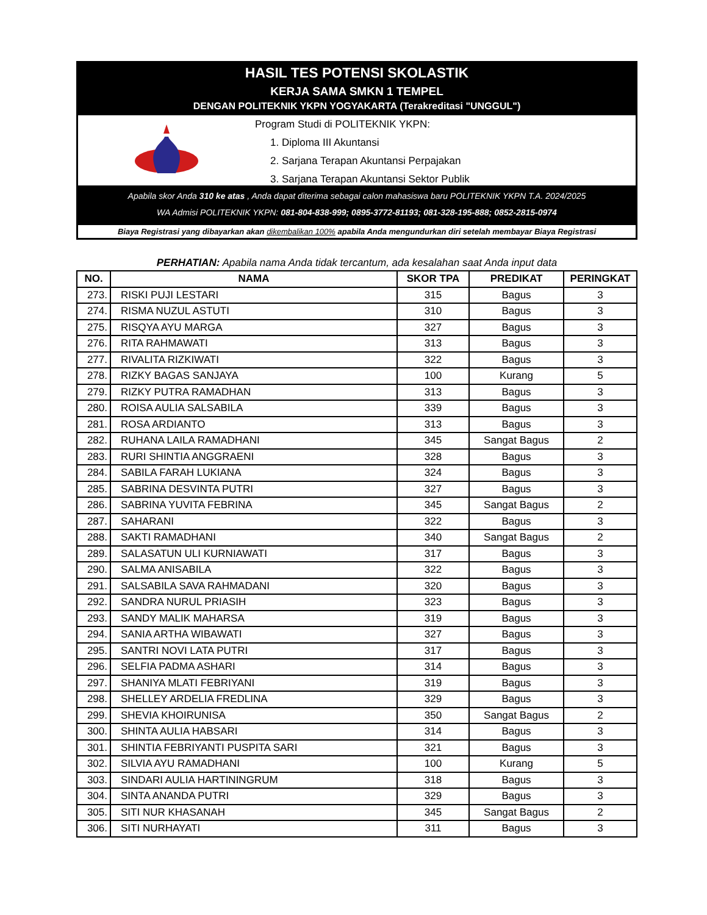HASIL TES POTENSI SKOLASTIK
KERJA SAMA SMKN 1 TEMPEL
DENGAN POLITEKNIK YKPN YOGYAKARTA (Terakreditasi "UNGGUL")
Program Studi di POLITEKNIK YKPN:
1. Diploma III Akuntansi
2. Sarjana Terapan Akuntansi Perpajakan
3. Sarjana Terapan Akuntansi Sektor Publik
Apabila skor Anda 310 ke atas , Anda dapat diterima sebagai calon mahasiswa baru POLITEKNIK YKPN T.A. 2024/2025
WA Admisi POLITEKNIK YKPN: 081-804-838-999; 0895-3772-81193; 081-328-195-888; 0852-2815-0974
Biaya Registrasi yang dibayarkan akan dikembalikan 100% apabila Anda mengundurkan diri setelah membayar Biaya Registrasi
PERHATIAN: Apabila nama Anda tidak tercantum, ada kesalahan saat Anda input data
| NO. | NAMA | SKOR TPA | PREDIKAT | PERINGKAT |
| --- | --- | --- | --- | --- |
| 273. | RISKI PUJI LESTARI | 315 | Bagus | 3 |
| 274. | RISMA NUZUL ASTUTI | 310 | Bagus | 3 |
| 275. | RISQYA AYU MARGA | 327 | Bagus | 3 |
| 276. | RITA RAHMAWATI | 313 | Bagus | 3 |
| 277. | RIVALITA RIZKIWATI | 322 | Bagus | 3 |
| 278. | RIZKY BAGAS SANJAYA | 100 | Kurang | 5 |
| 279. | RIZKY PUTRA RAMADHAN | 313 | Bagus | 3 |
| 280. | ROISA AULIA SALSABILA | 339 | Bagus | 3 |
| 281. | ROSA ARDIANTO | 313 | Bagus | 3 |
| 282. | RUHANA LAILA RAMADHANI | 345 | Sangat Bagus | 2 |
| 283. | RURI SHINTIA ANGGRAENI | 328 | Bagus | 3 |
| 284. | SABILA FARAH LUKIANA | 324 | Bagus | 3 |
| 285. | SABRINA DESVINTA PUTRI | 327 | Bagus | 3 |
| 286. | SABRINA YUVITA FEBRINA | 345 | Sangat Bagus | 2 |
| 287. | SAHARANI | 322 | Bagus | 3 |
| 288. | SAKTI RAMADHANI | 340 | Sangat Bagus | 2 |
| 289. | SALASATUN ULI KURNIAWATI | 317 | Bagus | 3 |
| 290. | SALMA ANISABILA | 322 | Bagus | 3 |
| 291. | SALSABILA SAVA RAHMADANI | 320 | Bagus | 3 |
| 292. | SANDRA NURUL PRIASIH | 323 | Bagus | 3 |
| 293. | SANDY MALIK MAHARSA | 319 | Bagus | 3 |
| 294. | SANIA ARTHA WIBAWATI | 327 | Bagus | 3 |
| 295. | SANTRI NOVI LATA PUTRI | 317 | Bagus | 3 |
| 296. | SELFIA PADMA ASHARI | 314 | Bagus | 3 |
| 297. | SHANIYA MLATI FEBRIYANI | 319 | Bagus | 3 |
| 298. | SHELLEY ARDELIA FREDLINA | 329 | Bagus | 3 |
| 299. | SHEVIA KHOIRUNISA | 350 | Sangat Bagus | 2 |
| 300. | SHINTA AULIA HABSARI | 314 | Bagus | 3 |
| 301. | SHINTIA FEBRIYANTI PUSPITA SARI | 321 | Bagus | 3 |
| 302. | SILVIA AYU RAMADHANI | 100 | Kurang | 5 |
| 303. | SINDARI AULIA HARTININGRUM | 318 | Bagus | 3 |
| 304. | SINTA ANANDA PUTRI | 329 | Bagus | 3 |
| 305. | SITI NUR KHASANAH | 345 | Sangat Bagus | 2 |
| 306. | SITI NURHAYATI | 311 | Bagus | 3 |